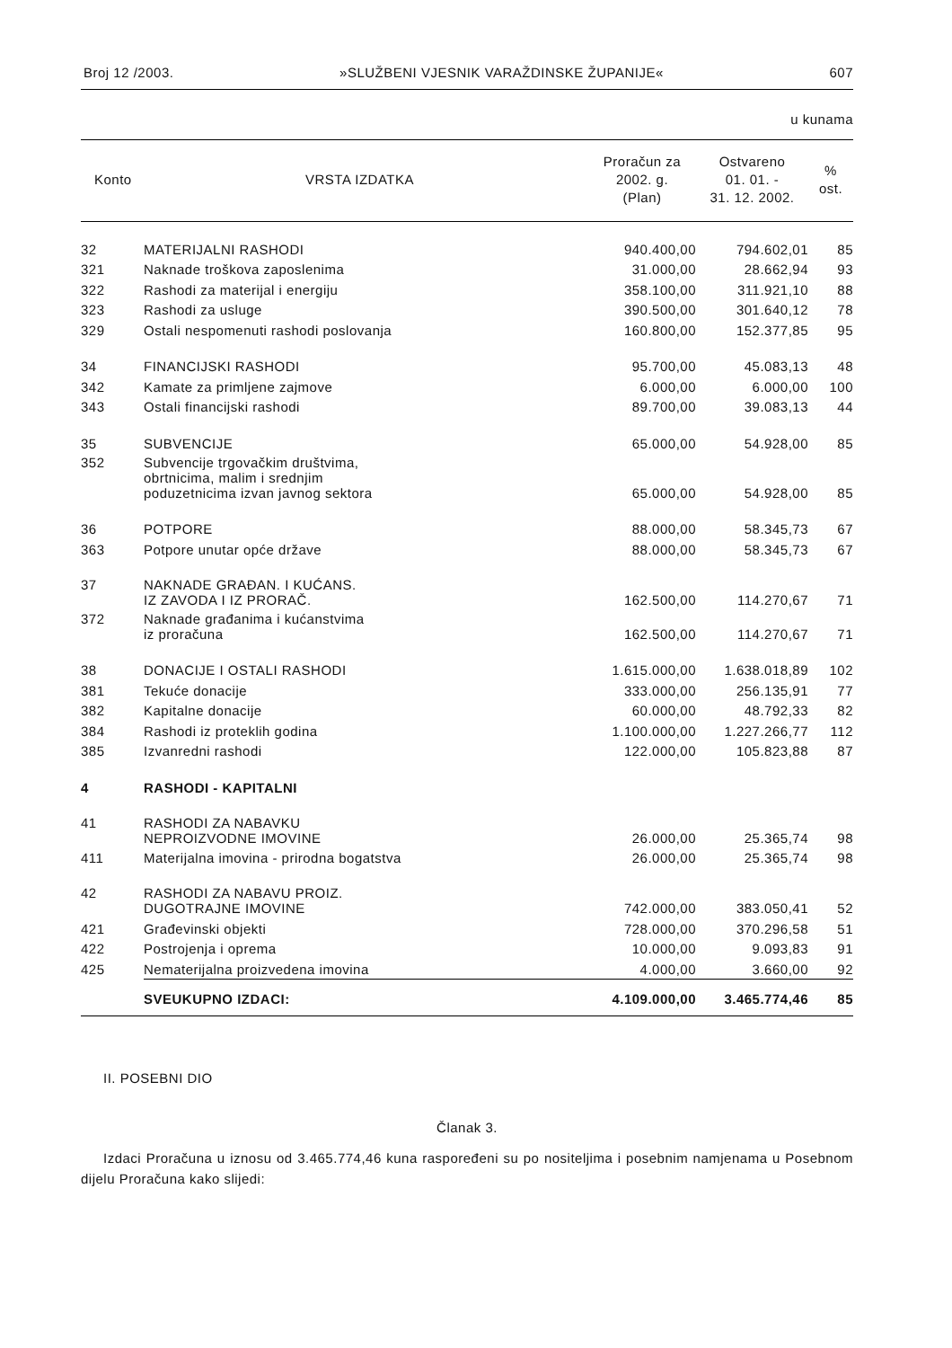Broj 12 /2003. »SLUŽBENI VJESNIK VARAŽDINSKE ŽUPANIJE« 607
u kunama
| Konto | VRSTA IZDATKA | Proračun za 2002. g. (Plan) | Ostvareno 01. 01. - 31. 12. 2002. | % ost. |
| --- | --- | --- | --- | --- |
| 32 | MATERIJALNI RASHODI | 940.400,00 | 794.602,01 | 85 |
| 321 | Naknade troškova zaposlenima | 31.000,00 | 28.662,94 | 93 |
| 322 | Rashodi za materijal i energiju | 358.100,00 | 311.921,10 | 88 |
| 323 | Rashodi za usluge | 390.500,00 | 301.640,12 | 78 |
| 329 | Ostali nespomenuti rashodi poslovanja | 160.800,00 | 152.377,85 | 95 |
| 34 | FINANCIJSKI RASHODI | 95.700,00 | 45.083,13 | 48 |
| 342 | Kamate za primljene zajmove | 6.000,00 | 6.000,00 | 100 |
| 343 | Ostali financijski rashodi | 89.700,00 | 39.083,13 | 44 |
| 35 | SUBVENCIJE | 65.000,00 | 54.928,00 | 85 |
| 352 | Subvencije trgovačkim društvima, obrtnicima, malim i srednjim poduzetnicima izvan javnog sektora | 65.000,00 | 54.928,00 | 85 |
| 36 | POTPORE | 88.000,00 | 58.345,73 | 67 |
| 363 | Potpore unutar opće države | 88.000,00 | 58.345,73 | 67 |
| 37 | NAKNADE GRAĐAN. I KUĆANS. IZ ZAVODA I IZ PRORAČ. | 162.500,00 | 114.270,67 | 71 |
| 372 | Naknade građanima i kućanstvima iz proračuna | 162.500,00 | 114.270,67 | 71 |
| 38 | DONACIJE I OSTALI RASHODI | 1.615.000,00 | 1.638.018,89 | 102 |
| 381 | Tekuće donacije | 333.000,00 | 256.135,91 | 77 |
| 382 | Kapitalne donacije | 60.000,00 | 48.792,33 | 82 |
| 384 | Rashodi iz proteklih godina | 1.100.000,00 | 1.227.266,77 | 112 |
| 385 | Izvanredni rashodi | 122.000,00 | 105.823,88 | 87 |
| 4 | RASHODI - KAPITALNI | | | |
| 41 | RASHODI ZA NABAVKU NEPROIZVODNE IMOVINE | 26.000,00 | 25.365,74 | 98 |
| 411 | Materijalna imovina - prirodna bogatstva | 26.000,00 | 25.365,74 | 98 |
| 42 | RASHODI ZA NABAVU PROIZ. DUGOTRAJNE IMOVINE | 742.000,00 | 383.050,41 | 52 |
| 421 | Građevinski objekti | 728.000,00 | 370.296,58 | 51 |
| 422 | Postrojenja i oprema | 10.000,00 | 9.093,83 | 91 |
| 425 | Nematerijalna proizvedena imovina | 4.000,00 | 3.660,00 | 92 |
| | SVEUKUPNO IZDACI: | 4.109.000,00 | 3.465.774,46 | 85 |
II. POSEBNI DIO
Članak 3.
Izdaci Proračuna u iznosu od 3.465.774,46 kuna raspoređeni su po nositeljima i posebnim namjenama u Posebnom dijelu Proračuna kako slijedi: